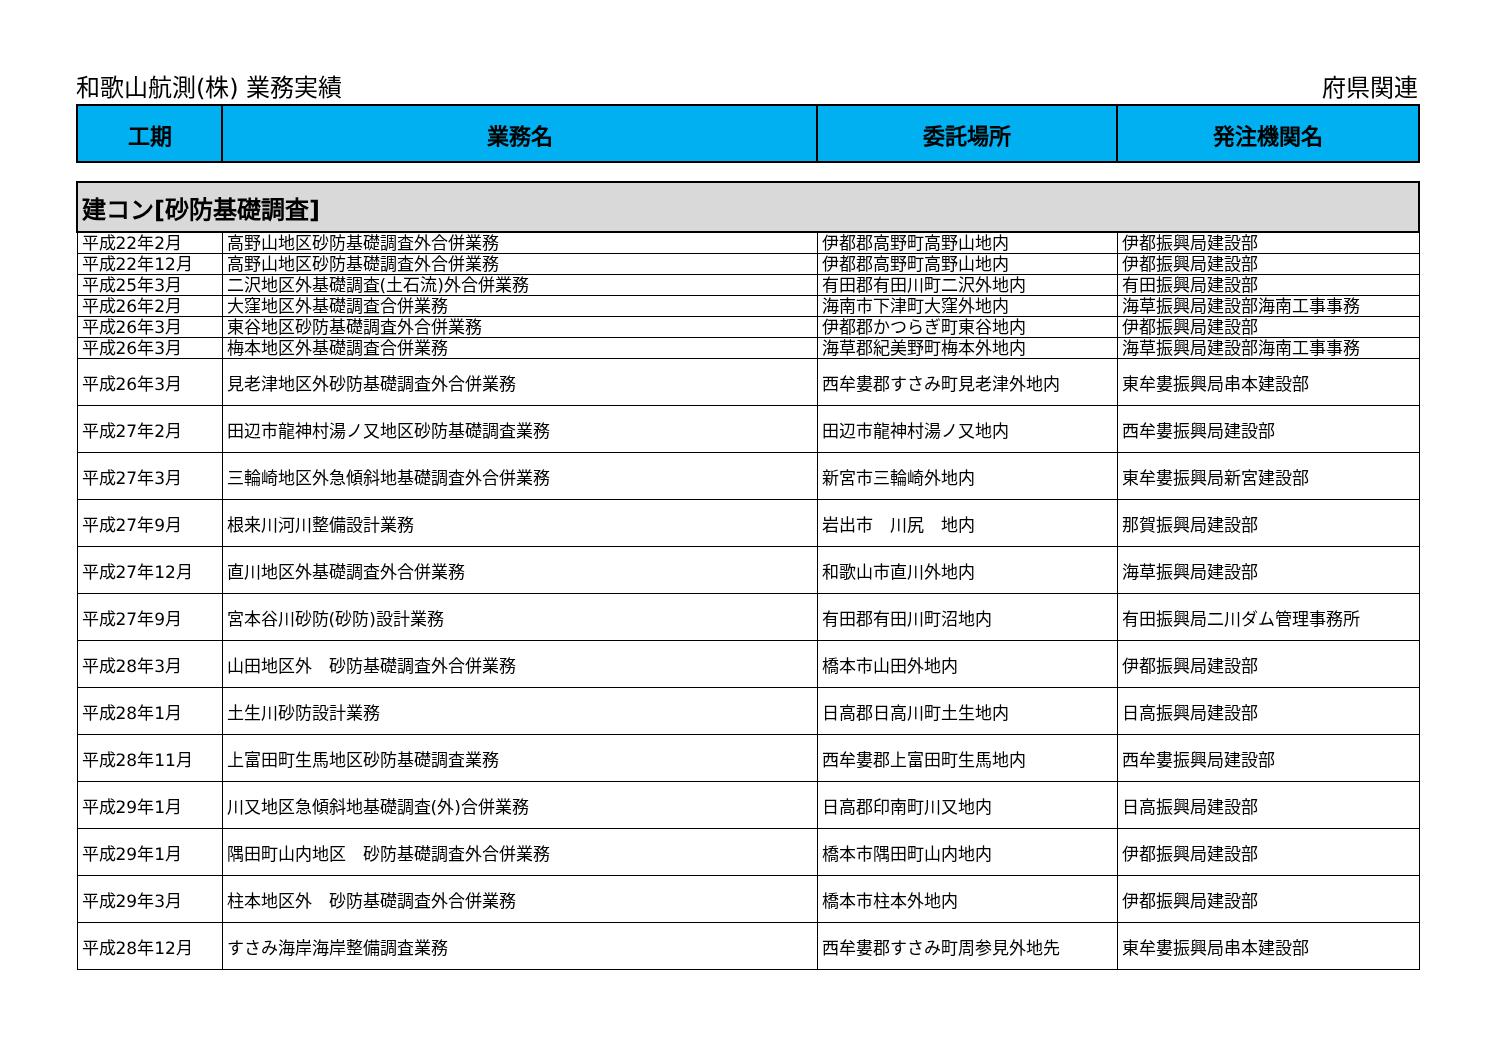和歌山航測(株) 業務実績 府県関連
| 工期 | 業務名 | 委託場所 | 発注機関名 |
| --- | --- | --- | --- |
| 建コン[砂防基礎調査] | | | |
| 平成22年2月 | 高野山地区砂防基礎調査外合併業務 | 伊都郡高野町高野山地内 | 伊都振興局建設部 |
| 平成22年12月 | 高野山地区砂防基礎調査外合併業務 | 伊都郡高野町高野山地内 | 伊都振興局建設部 |
| 平成25年3月 | 二沢地区外基礎調査(土石流)外合併業務 | 有田郡有田川町二沢外地内 | 有田振興局建設部 |
| 平成26年2月 | 大窪地区外基礎調査合併業務 | 海南市下津町大窪外地内 | 海草振興局建設部海南工事事務 |
| 平成26年3月 | 東谷地区砂防基礎調査外合併業務 | 伊都郡かつらぎ町東谷地内 | 伊都振興局建設部 |
| 平成26年3月 | 梅本地区外基礎調査合併業務 | 海草郡紀美野町梅本外地内 | 海草振興局建設部海南工事事務 |
| 平成26年3月 | 見老津地区外砂防基礎調査外合併業務 | 西牟婁郡すさみ町見老津外地内 | 東牟婁振興局串本建設部 |
| 平成27年2月 | 田辺市龍神村湯ノ又地区砂防基礎調査業務 | 田辺市龍神村湯ノ又地内 | 西牟婁振興局建設部 |
| 平成27年3月 | 三輪崎地区外急傾斜地基礎調査外合併業務 | 新宮市三輪崎外地内 | 東牟婁振興局新宮建設部 |
| 平成27年9月 | 根来川河川整備設計業務 | 岩出市 川尻 地内 | 那賀振興局建設部 |
| 平成27年12月 | 直川地区外基礎調査外合併業務 | 和歌山市直川外地内 | 海草振興局建設部 |
| 平成27年9月 | 宮本谷川砂防(砂防)設計業務 | 有田郡有田川町沼地内 | 有田振興局二川ダム管理事務所 |
| 平成28年3月 | 山田地区外 砂防基礎調査外合併業務 | 橋本市山田外地内 | 伊都振興局建設部 |
| 平成28年1月 | 土生川砂防設計業務 | 日高郡日高川町土生地内 | 日高振興局建設部 |
| 平成28年11月 | 上富田町生馬地区砂防基礎調査業務 | 西牟婁郡上富田町生馬地内 | 西牟婁振興局建設部 |
| 平成29年1月 | 川又地区急傾斜地基礎調査(外)合併業務 | 日高郡印南町川又地内 | 日高振興局建設部 |
| 平成29年1月 | 隅田町山内地区 砂防基礎調査外合併業務 | 橋本市隅田町山内地内 | 伊都振興局建設部 |
| 平成29年3月 | 柱本地区外 砂防基礎調査外合併業務 | 橋本市柱本外地内 | 伊都振興局建設部 |
| 平成28年12月 | すさみ海岸海岸整備調査業務 | 西牟婁郡すさみ町周参見外地先 | 東牟婁振興局串本建設部 |